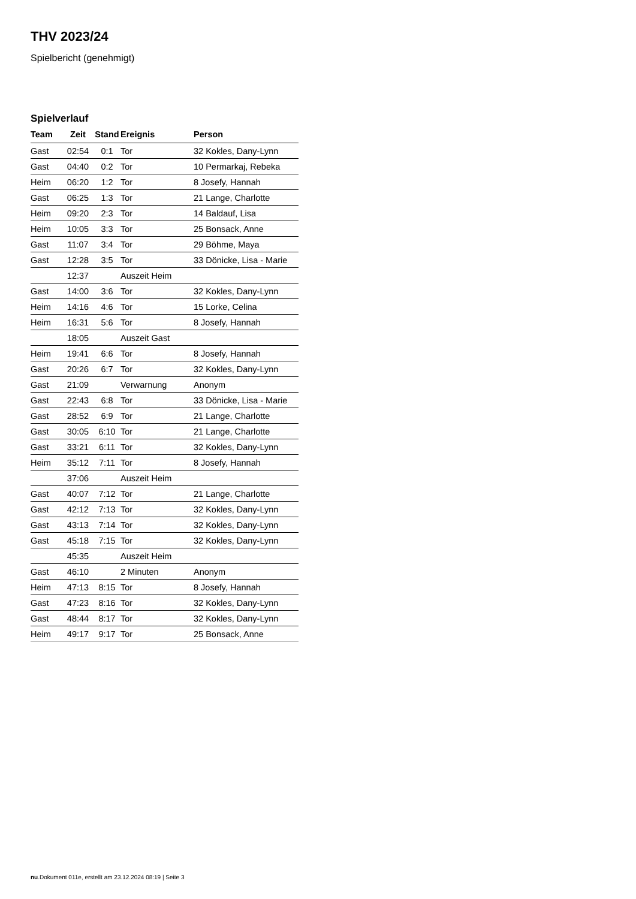THV 2023/24
Spielbericht (genehmigt)
Spielverlauf
| Team | Zeit | Stand | Ereignis | Person |
| --- | --- | --- | --- | --- |
| Gast | 02:54 | 0:1 | Tor | 32 Kokles, Dany-Lynn |
| Gast | 04:40 | 0:2 | Tor | 10 Permarkaj, Rebeka |
| Heim | 06:20 | 1:2 | Tor | 8 Josefy, Hannah |
| Gast | 06:25 | 1:3 | Tor | 21 Lange, Charlotte |
| Heim | 09:20 | 2:3 | Tor | 14 Baldauf, Lisa |
| Heim | 10:05 | 3:3 | Tor | 25 Bonsack, Anne |
| Gast | 11:07 | 3:4 | Tor | 29 Böhme, Maya |
| Gast | 12:28 | 3:5 | Tor | 33 Dönicke, Lisa - Marie |
| | 12:37 | | Auszeit Heim | |
| Gast | 14:00 | 3:6 | Tor | 32 Kokles, Dany-Lynn |
| Heim | 14:16 | 4:6 | Tor | 15 Lorke, Celina |
| Heim | 16:31 | 5:6 | Tor | 8 Josefy, Hannah |
| | 18:05 | | Auszeit Gast | |
| Heim | 19:41 | 6:6 | Tor | 8 Josefy, Hannah |
| Gast | 20:26 | 6:7 | Tor | 32 Kokles, Dany-Lynn |
| Gast | 21:09 | | Verwarnung | Anonym |
| Gast | 22:43 | 6:8 | Tor | 33 Dönicke, Lisa - Marie |
| Gast | 28:52 | 6:9 | Tor | 21 Lange, Charlotte |
| Gast | 30:05 | 6:10 | Tor | 21 Lange, Charlotte |
| Gast | 33:21 | 6:11 | Tor | 32 Kokles, Dany-Lynn |
| Heim | 35:12 | 7:11 | Tor | 8 Josefy, Hannah |
| | 37:06 | | Auszeit Heim | |
| Gast | 40:07 | 7:12 | Tor | 21 Lange, Charlotte |
| Gast | 42:12 | 7:13 | Tor | 32 Kokles, Dany-Lynn |
| Gast | 43:13 | 7:14 | Tor | 32 Kokles, Dany-Lynn |
| Gast | 45:18 | 7:15 | Tor | 32 Kokles, Dany-Lynn |
| | 45:35 | | Auszeit Heim | |
| Gast | 46:10 | | 2 Minuten | Anonym |
| Heim | 47:13 | 8:15 | Tor | 8 Josefy, Hannah |
| Gast | 47:23 | 8:16 | Tor | 32 Kokles, Dany-Lynn |
| Gast | 48:44 | 8:17 | Tor | 32 Kokles, Dany-Lynn |
| Heim | 49:17 | 9:17 | Tor | 25 Bonsack, Anne |
nu.Dokument 011e, erstellt am 23.12.2024 08:19 | Seite 3